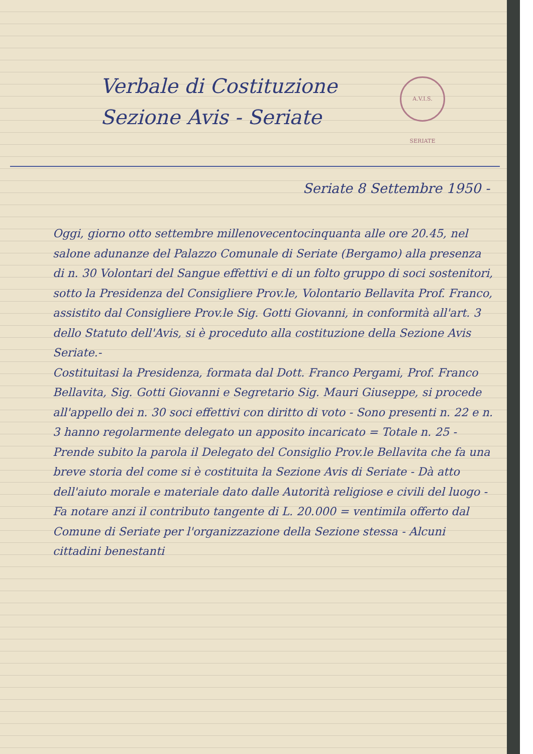A.V.I.S. SERIATE
Verbale di Costituzione
Sezione Avis - Seriate
Seriate 8 Settembre 1950 -
Oggi, giorno otto settembre millenovecentocinquanta alle ore 20.45, nel salone adunanze del Palazzo Comunale di Seriate (Bergamo) alla presenza di n. 30 Volontari del Sangue effettivi e di un folto gruppo di soci sostenitori, sotto la Presidenza del Consigliere Prov.le, Volontario Bellavita Prof. Franco, assistito dal Consigliere Prov.le Sig. Gotti Giovanni, in conformità all'art. 3 dello Statuto dell'Avis, si è proceduto alla costituzione della Sezione Avis Seriate.-
Costituitasi la Presidenza, formata dal Dott. Franco Pergami, Prof. Franco Bellavita, Sig. Gotti Giovanni e Segretario Sig. Mauri Giuseppe, si procede all'appello dei n. 30 soci effettivi con diritto di voto - Sono presenti n. 22 e n. 3 hanno regolarmente delegato un apposito incaricato = Totale n. 25 - Prende subito la parola il Delegato del Consiglio Prov.le Bellavita che fa una breve storia del come si è costituita la Sezione Avis di Seriate - Dà atto dell'aiuto morale e materiale dato dalle Autorità religiose e civili del luogo - Fa notare anzi il contributo tangente di L. 20.000 = ventimila offerto dal Comune di Seriate per l'organizzazione della Sezione stessa - Alcuni cittadini benestanti